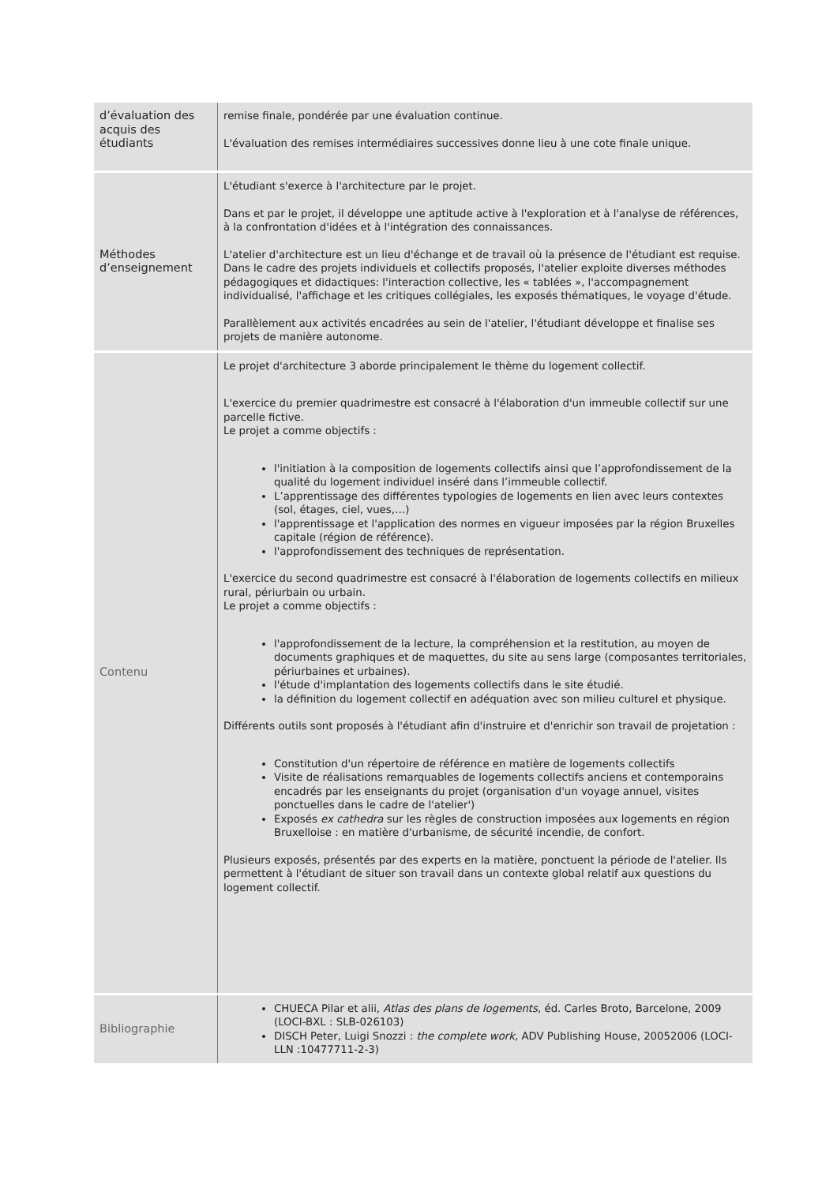| d’évaluation des acquis des étudiants | remise finale, pondérée par une évaluation continue. L'évaluation des remises intermédiaires successives donne lieu à une cote finale unique. |
| Méthodes d’enseignement | L'étudiant s'exerce à l'architecture par le projet. Dans et par le projet, il développe une aptitude active à l'exploration et à l'analyse de références, à la confrontation d'idées et à l'intégration des connaissances. L'atelier d'architecture est un lieu d'échange et de travail où la présence de l'étudiant est requise. Dans le cadre des projets individuels et collectifs proposés, l'atelier exploite diverses méthodes pédagogiques et didactiques: l'interaction collective, les « tablées », l'accompagnement individualisé, l'affichage et les critiques collégiales, les exposés thématiques, le voyage d'étude. Parallèlement aux activités encadrées au sein de l'atelier, l'étudiant développe et finalise ses projets de manière autonome. |
| Contenu | Le projet d'architecture 3 aborde principalement le thème du logement collectif. L'exercice du premier quadrimestre est consacré à l'élaboration d'un immeuble collectif sur une parcelle fictive. Le projet a comme objectifs : l'initiation à la composition de logements collectifs ainsi que l’approfondissement de la qualité du logement individuel inséré dans l’immeuble collectif. L’apprentissage des différentes typologies de logements en lien avec leurs contextes (sol, étages, ciel, vues,…) l'apprentissage et l'application des normes en vigueur imposées par la région Bruxelles capitale (région de référence). l'approfondissement des techniques de représentation. L'exercice du second quadrimestre est consacré à l'élaboration de logements collectifs en milieux rural, périurbain ou urbain. Le projet a comme objectifs : l'approfondissement de la lecture, la compréhension et la restitution, au moyen de documents graphiques et de maquettes, du site au sens large (composantes territoriales, périurbaines et urbaines). l'étude d'implantation des logements collectifs dans le site étudié. la définition du logement collectif en adéquation avec son milieu culturel et physique. Différents outils sont proposés à l'étudiant afin d'instruire et d'enrichir son travail de projetation : Constitution d'un répertoire de référence en matière de logements collectifs Visite de réalisations remarquables de logements collectifs anciens et contemporains encadrés par les enseignants du projet (organisation d'un voyage annuel, visites ponctuelles dans le cadre de l'atelier') Exposés ex cathedra sur les règles de construction imposées aux logements en région Bruxelloise : en matière d'urbanisme, de sécurité incendie, de confort. Plusieurs exposés, présentés par des experts en la matière, ponctuent la période de l'atelier. Ils permettent à l'étudiant de situer son travail dans un contexte global relatif aux questions du logement collectif. |
| Bibliographie | CHUECA Pilar et alii, Atlas des plans de logements , éd. Carles Broto, Barcelone, 2009 (LOCI-BXL : SLB-026103) DISCH Peter, Luigi Snozzi : the complete work , ADV Publishing House, 20052006 (LOCI-LLN :10477711-2-3) |